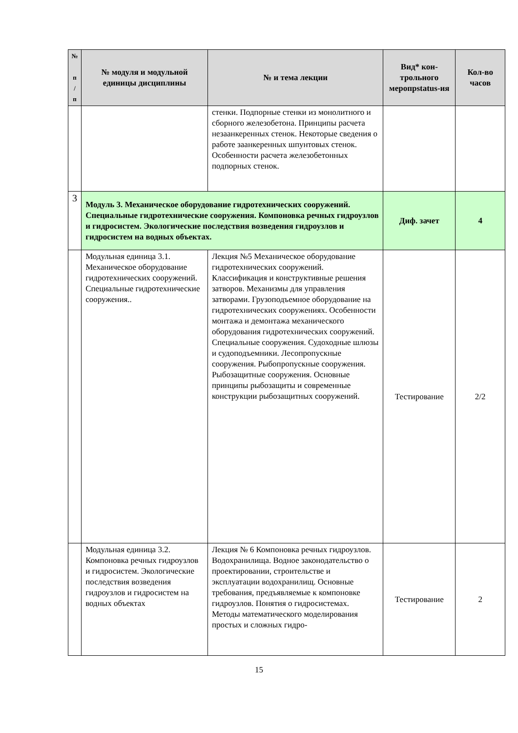| № п / п | № модуля и модульной единицы дисциплины | № и тема лекции | Вид* кон-трольного меропрstatus-ия | Кол-во часов |
| --- | --- | --- | --- | --- |
| | | стенки. Подпорные стенки из монолитного и сборного железобетона. Принципы расчета незаанкеренных стенок. Некоторые сведения о работе заанкеренных шпунтовых стенок. Особенности расчета железобетонных подпорных стенок. | | |
| 3 | Модуль 3. Механическое оборудование гидротехнических сооружений. Специальные гидротехнические сооружения. Компоновка речных гидроузлов и гидросистем. Экологические последствия возведения гидроузлов и гидросистем на водных объектах. | | Диф. зачет | 4 |
| | Модульная единица 3.1. Механическое оборудование гидротехнических сооружений. Специальные гидротехнические сооружения.. | Лекция №5 Механическое оборудование гидротехнических сооружений. Классификация и конструктивные решения затворов. Механизмы для управления затворами. Грузоподъемное оборудование на гидротехнических сооружениях. Особенности монтажа и демонтажа механического оборудования гидротехнических сооружений. Специальные сооружения. Судоходные шлюзы и судоподъемники. Лесопропускные сооружения. Рыбопропускные сооружения. Рыбозащитные сооружения. Основные принципы рыбозащиты и современные конструкции рыбозащитных сооружений. | Тестирование | 2/2 |
| | Модульная единица 3.2. Компоновка речных гидроузлов и гидросистем. Экологические последствия возведения гидроузлов и гидросистем на водных объектах | Лекция № 6 Компоновка речных гидроузлов. Водохранилища. Водное законодательство о проектировании, строительстве и эксплуатации водохранилищ. Основные требования, предъявляемые к компоновке гидроузлов. Понятия о гидросистемах. Методы математического моделирования простых и сложных гидро- | Тестирование | 2 |
15